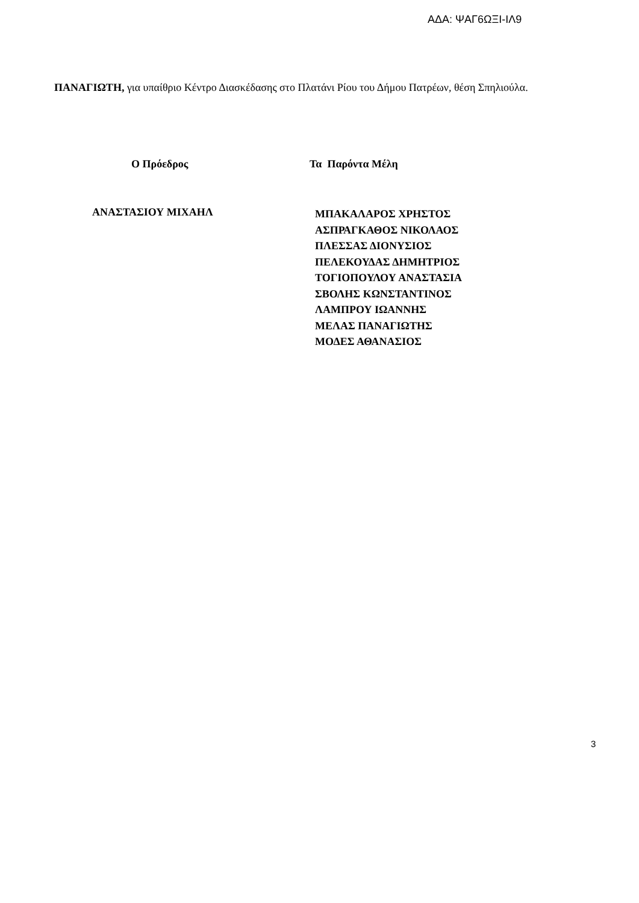ΑΔΑ: ΨΑΓ6ΩΞΙ-ΙΛ9
ΠΑΝΑΓΙΩΤΗ, για υπαίθριο Κέντρο Διασκέδασης στο Πλατάνι Ρίου του Δήμου Πατρέων, θέση Σπηλιούλα.
Ο Πρόεδρος Τα Παρόντα Μέλη
ΑΝΑΣΤΑΣΙΟΥ ΜΙΧΑΗΛ
ΜΠΑΚΑΛΑΡΟΣ ΧΡΗΣΤΟΣ
ΑΣΠΡΑΓΚΑΘΟΣ ΝΙΚΟΛΑΟΣ
ΠΛΕΣΣΑΣ ΔΙΟΝΥΣΙΟΣ
ΠΕΛΕΚΟΥΔΑΣ ΔΗΜΗΤΡΙΟΣ
ΤΟΓΙΟΠΟΥΛΟΥ ΑΝΑΣΤΑΣΙΑ
ΣΒΟΛΗΣ ΚΩΝΣΤΑΝΤΙΝΟΣ
ΛΑΜΠΡΟΥ ΙΩΑΝΝΗΣ
ΜΕΛΑΣ ΠΑΝΑΓΙΩΤΗΣ
ΜΟΔΕΣ ΑΘΑΝΑΣΙΟΣ
3